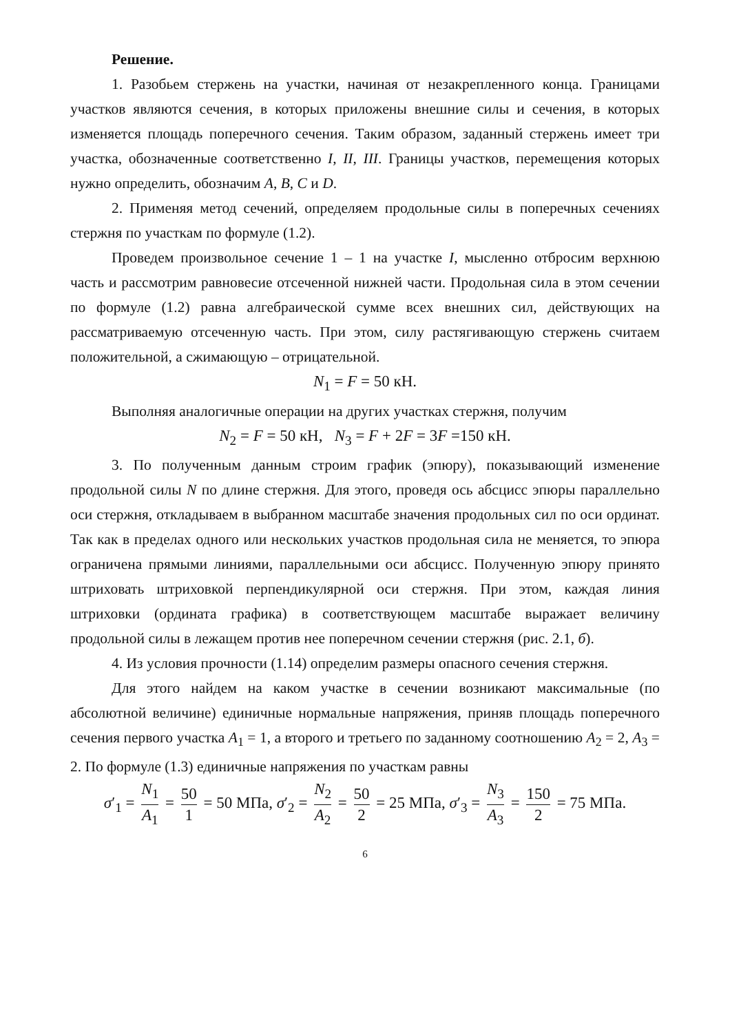Решение.
1. Разобьем стержень на участки, начиная от незакрепленного конца. Границами участков являются сечения, в которых приложены внешние силы и сечения, в которых изменяется площадь поперечного сечения. Таким образом, заданный стержень имеет три участка, обозначенные соответственно I, II, III. Границы участков, перемещения которых нужно определить, обозначим A, B, C и D.
2. Применяя метод сечений, определяем продольные силы в поперечных сечениях стержня по участкам по формуле (1.2).
Проведем произвольное сечение 1 – 1 на участке I, мысленно отбросим верхнюю часть и рассмотрим равновесие отсеченной нижней части. Продольная сила в этом сечении по формуле (1.2) равна алгебраической сумме всех внешних сил, действующих на рассматриваемую отсеченную часть. При этом, силу растягивающую стержень считаем положительной, а сжимающую – отрицательной.
N<sub>1</sub> = F = 50 кН.
Выполняя аналогичные операции на других участках стержня, получим
N<sub>2</sub> = F = 50 кН, N<sub>3</sub> = F + 2F = 3F =150 кН.
3. По полученным данным строим график (эпюру), показывающий изменение продольной силы N по длине стержня. Для этого, проведя ось абсцисс эпюры параллельно оси стержня, откладываем в выбранном масштабе значения продольных сил по оси ординат. Так как в пределах одного или нескольких участков продольная сила не меняется, то эпюра ограничена прямыми линиями, параллельными оси абсцисс. Полученную эпюру принято штриховать штриховкой перпендикулярной оси стержня. При этом, каждая линия штриховки (ордината графика) в соответствующем масштабе выражает величину продольной силы в лежащем против нее поперечном сечении стержня (рис. 2.1, б).
4. Из условия прочности (1.14) определим размеры опасного сечения стержня.
Для этого найдем на каком участке в сечении возникают максимальные (по абсолютной величине) единичные нормальные напряжения, приняв площадь поперечного сечения первого участка A<sub>1</sub> = 1, а второго и третьего по заданному соотношению A<sub>2</sub> = 2, A<sub>3</sub> = 2. По формуле (1.3) единичные напряжения по участкам равны
σ′<sub>1</sub> = N<sub>1</sub> A<sub>1</sub> = 50 1 = 50 МПа, σ′<sub>2</sub> = N<sub>2</sub> A<sub>2</sub> = 50 2 = 25 МПа, σ′<sub>3</sub> = N<sub>3</sub> A<sub>3</sub> = 150 2 = 75 МПа.
6